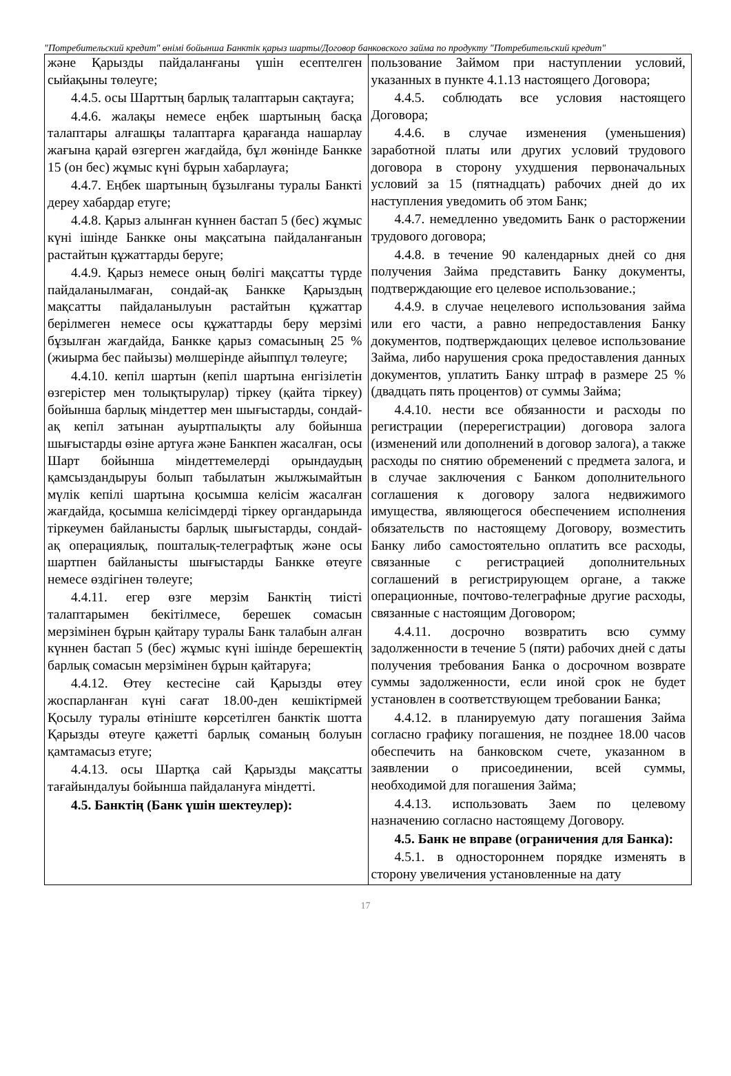"Потребительский кредит" өнімі бойынша Банктік қарыз шарты/Договор банковского займа по продукту "Потребительский кредит"
| және Қарызды пайдаланғаны үшін есептелген сыйақыны төлеуге; 4.4.5. осы Шарттың барлық талаптарын сақтауға; 4.4.6. жалақы немесе еңбек шартының басқа талаптары алғашқы талаптарға қарағанда нашарлау жағына қарай өзгерген жағдайда, бұл жөнінде Банкке 15 (он бес) жұмыс күні бұрын хабарлауға; 4.4.7. Еңбек шартының бұзылғаны туралы Банкті дереу хабардар етуге; 4.4.8. Қарыз алынған күннен бастап 5 (бес) жұмыс күні ішінде Банкке оны мақсатына пайдаланғанын растайтын құжаттарды беруге; 4.4.9. Қарыз немесе оның бөлігі мақсатты түрде пайдаланылмаған, сондай-ақ Банкке Қарыздың мақсатты пайдаланылуын растайтын құжаттар берілмеген немесе осы құжаттарды беру мерзімі бұзылған жағдайда, Банкке қарыз сомасының 25 % (жиырма бес пайызы) мөлшерінде айыппұл төлеуге; 4.4.10. кепіл шартын (кепіл шартына енгізілетін өзгерістер мен толықтырулар) тіркеу (қайта тіркеу) бойынша барлық міндеттер мен шығыстарды, сондай-ақ кепіл затынан ауыртпалықты алу бойынша шығыстарды өзіне артуға және Банкпен жасалған, осы Шарт бойынша міндеттемелерді орындаудың қамсыздандыруы болып табылатын жылжымайтын мүлік кепілі шартына қосымша келісім жасалған жағдайда, қосымша келісімдерді тіркеу органдарында тіркеумен байланысты барлық шығыстарды, сондай-ақ операциялық, пошталық-телеграфтық және осы шартпен байланысты шығыстарды Банкке өтеуге немесе өздігінен төлеуге; 4.4.11. егер өзге мерзім Банктің тиісті талаптарымен бекітілмесе, берешек сомасын мерзімінен бұрын қайтару туралы Банк талабын алған күннен бастап 5 (бес) жұмыс күні ішінде берешектің барлық сомасын мерзімінен бұрын қайтаруға; 4.4.12. Өтеу кестесіне сай Қарызды өтеу жоспарланған күні сағат 18.00-ден кешіктірмей Қосылу туралы өтініште көрсетілген банктік шотта Қарызды өтеуге қажетті барлық соманың болуын қамтамасыз етуге; 4.4.13. осы Шартқа сай Қарызды мақсатты тағайындалуы бойынша пайдалануға міндетті. 4.5. Банктің (Банк үшін шектеулер): | пользование Займом при наступлении условий, указанных в пункте 4.1.13 настоящего Договора; 4.4.5. соблюдать все условия настоящего Договора; 4.4.6. в случае изменения (уменьшения) заработной платы или других условий трудового договора в сторону ухудшения первоначальных условий за 15 (пятнадцать) рабочих дней до их наступления уведомить об этом Банк; 4.4.7. немедленно уведомить Банк о расторжении трудового договора; 4.4.8. в течение 90 календарных дней со дня получения Займа представить Банку документы, подтверждающие его целевое использование.; 4.4.9. в случае нецелевого использования займа или его части, а равно непредоставления Банку документов, подтверждающих целевое использование Займа, либо нарушения срока предоставления данных документов, уплатить Банку штраф в размере 25 % (двадцать пять процентов) от суммы Займа; 4.4.10. нести все обязанности и расходы по регистрации (перерегистрации) договора залога (изменений или дополнений в договор залога), а также расходы по снятию обременений с предмета залога, и в случае заключения с Банком дополнительного соглашения к договору залога недвижимого имущества, являющегося обеспечением исполнения обязательств по настоящему Договору, возместить Банку либо самостоятельно оплатить все расходы, связанные с регистрацией дополнительных соглашений в регистрирующем органе, а также операционные, почтово-телеграфные другие расходы, связанные с настоящим Договором; 4.4.11. досрочно возвратить всю сумму задолженности в течение 5 (пяти) рабочих дней с даты получения требования Банка о досрочном возврате суммы задолженности, если иной срок не будет установлен в соответствующем требовании Банка; 4.4.12. в планируемую дату погашения Займа согласно графику погашения, не позднее 18.00 часов обеспечить на банковском счете, указанном в заявлении о присоединении, всей суммы, необходимой для погашения Займа; 4.4.13. использовать Заем по целевому назначению согласно настоящему Договору. 4.5. Банк не вправе (ограничения для Банка): 4.5.1. в одностороннем порядке изменять в сторону увеличения установленные на дату |
17